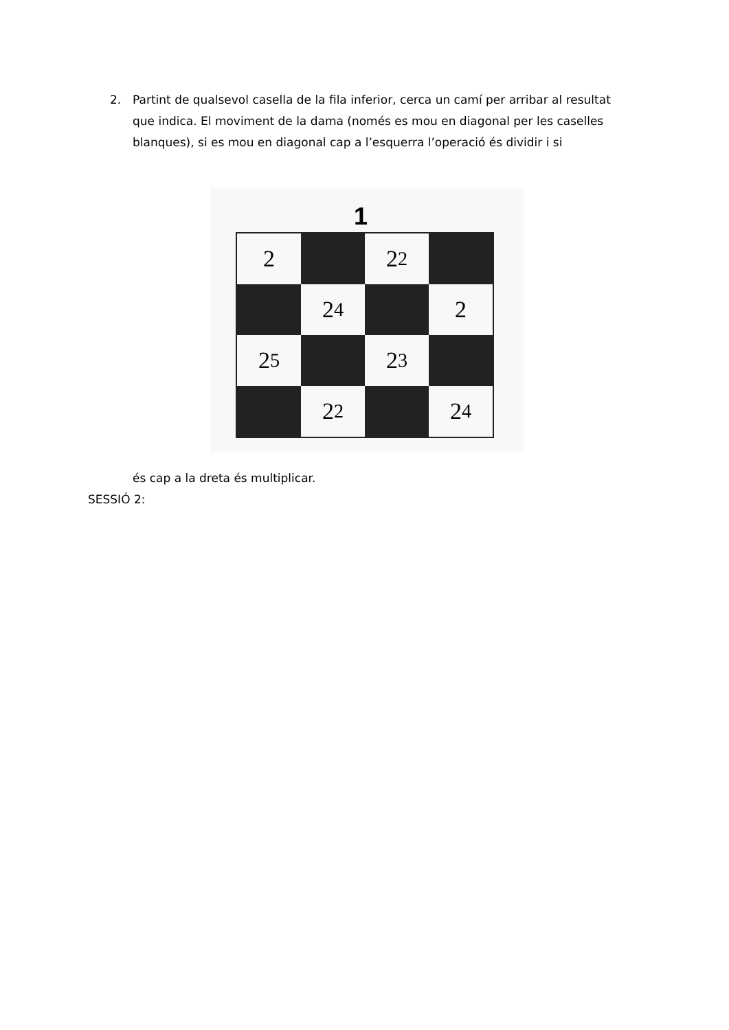2. Partint de qualsevol casella de la fila inferior, cerca un camí per arribar al resultat que indica. El moviment de la dama (només es mou en diagonal per les caselles blanques), si es mou en diagonal cap a l’esquerra l’operació és dividir i si
1
2
2<sup>2</sup>
2<sup>4</sup>
2
2<sup>5</sup>
2<sup>3</sup>
2<sup>2</sup>
2<sup>4</sup>
és cap a la dreta és multiplicar.
SESSIÓ 2: